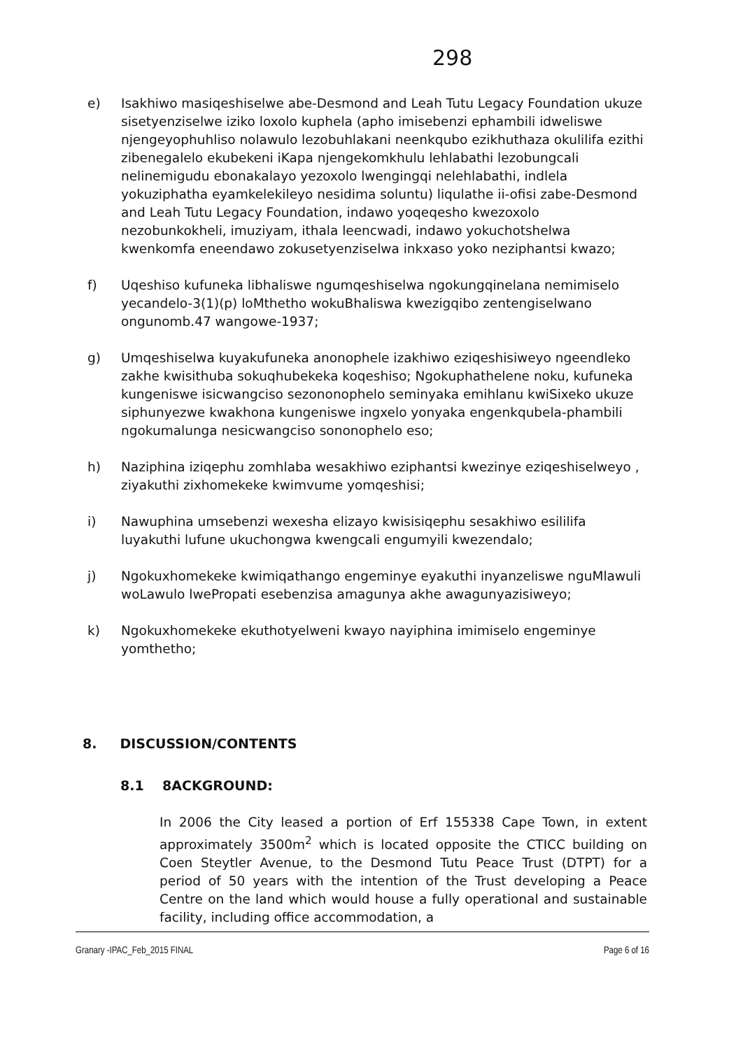298
e) Isakhiwo masiqeshiselwe abe-Desmond and Leah Tutu Legacy Foundation ukuze sisetyenziselwe iziko loxolo kuphela (apho imisebenzi ephambili idweliswe njengeyophuhliso nolawulo lezobuhlakani neenkqubo ezikhuthaza okulilifa ezithi zibenegalelo ekubekeni iKapa njengekomkhulu lehlabathi lezobungcali nelinemigudu ebonakalayo yezoxolo lwengingqi nelehlabathi, indlela yokuziphatha eyamkelekileyo nesidima soluntu) liqulathe ii-ofisi zabe-Desmond and Leah Tutu Legacy Foundation, indawo yoqeqesho kwezoxolo nezobunkokheli, imuziyam, ithala leencwadi, indawo yokuchotshelwa kwenkomfa eneendawo zokusetyenziselwa inkxaso yoko neziphantsi kwazo;
f) Uqeshiso kufuneka libhaliswe ngumqeshiselwa ngokungqinelana nemimiselo yecandelo-3(1)(p) loMthetho wokuBhaliswa kwezigqibo zentengiselwano ongunomb.47 wangowe-1937;
g) Umqeshiselwa kuyakufuneka anonophele izakhiwo eziqeshisiweyo ngeendleko zakhe kwisithuba sokuqhubekeka koqeshiso; Ngokuphathelene noku, kufuneka kungeniswe isicwangciso sezononophelo seminyaka emihlanu kwiSixeko ukuze siphunyezwe kwakhona kungeniswe ingxelo yonyaka engenkqubela-phambili ngokumalunga nesicwangciso sononophelo eso;
h) Naziphina iziqephu zomhlaba wesakhiwo eziphantsi kwezinye eziqeshiselweyo , ziyakuthi zixhomekeke kwimvume yomqeshisi;
i) Nawuphina umsebenzi wexesha elizayo kwisisiqephu sesakhiwo esililifa luyakuthi lufune ukuchongwa kwengcali engumyili kwezendalo;
j) Ngokuxhomekeke kwimiqathango engeminye eyakuthi inyanzeliswe nguMlawuli woLawulo lwePropati esebenzisa amagunya akhe awagunyazisiweyo;
k) Ngokuxhomekeke ekuthotyelweni kwayo nayiphina imimiselo engeminye yomthetho;
8. DISCUSSION/CONTENTS
8.1 8ACKGROUND:
In 2006 the City leased a portion of Erf 155338 Cape Town, in extent approximately 3500m<sup>2</sup> which is located opposite the CTICC building on Coen Steytler Avenue, to the Desmond Tutu Peace Trust (DTPT) for a period of 50 years with the intention of the Trust developing a Peace Centre on the land which would house a fully operational and sustainable facility, including office accommodation, a
Granary -IPAC_Feb_2015 FINAL Page 6 of 16